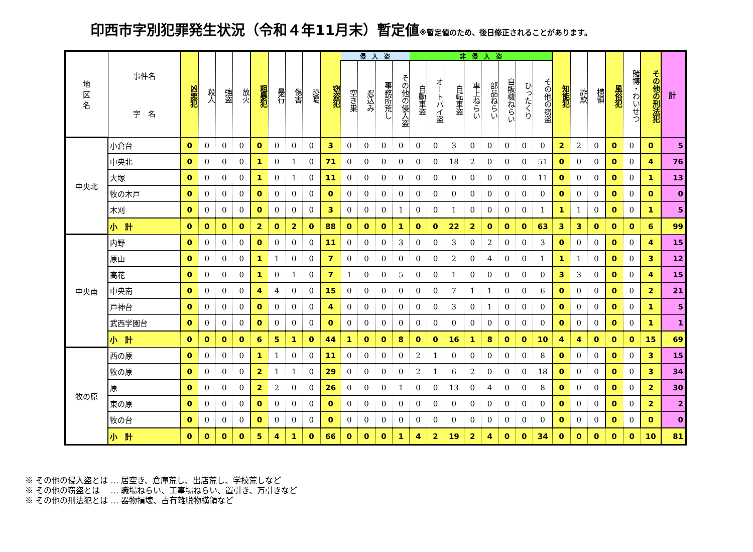印西市字別犯罪発生状況（令和４年11月末）暫定値※暫定値のため、後日修正されることがあります。
| 地 区 名 | 事件名 字 名 | 凶悪犯 | 殺人 | 強盗 | 放火 | 粗暴犯 | 暴行 | 傷害 | 恐喝 | 窃盗犯 | 侵 入 盗 | | | | 非 侵 入 盗 | | | | | | | | 知能犯 | 詐欺 | 横領 | 風俗犯 | 賭博・わいせつ | その他の刑法犯 | 計 |
| --- | --- | --- | --- | --- | --- | --- | --- | --- | --- | --- | --- | --- | --- | --- | --- | --- | --- | --- | --- | --- | --- | --- | --- | --- | --- | --- | --- | --- | --- |
| | | | | | | | | | | | 空き巣 | 忍込み | 事務所荒し | その他の侵入盗 | 自動車盗 | オートバイ盗 | 自転車盗 | 車上ねらい | 部品ねらい | 自販機ねらい | ひったくり | その他の窃盗 | | | | | | | |
| 中央北 | 小倉台 | 0 | 0 | 0 | 0 | 0 | 0 | 0 | 0 | 3 | 0 | 0 | 0 | 0 | 0 | 0 | 3 | 0 | 0 | 0 | 0 | 0 | 2 | 2 | 0 | 0 | 0 | 0 | 5 |
| | 中央北 | 0 | 0 | 0 | 0 | 1 | 0 | 1 | 0 | 71 | 0 | 0 | 0 | 0 | 0 | 0 | 18 | 2 | 0 | 0 | 0 | 51 | 0 | 0 | 0 | 0 | 0 | 4 | 76 |
| | 大塚 | 0 | 0 | 0 | 0 | 1 | 0 | 1 | 0 | 11 | 0 | 0 | 0 | 0 | 0 | 0 | 0 | 0 | 0 | 0 | 0 | 11 | 0 | 0 | 0 | 0 | 0 | 1 | 13 |
| | 牧の木戸 | 0 | 0 | 0 | 0 | 0 | 0 | 0 | 0 | 0 | 0 | 0 | 0 | 0 | 0 | 0 | 0 | 0 | 0 | 0 | 0 | 0 | 0 | 0 | 0 | 0 | 0 | 0 | 0 |
| | 木刈 | 0 | 0 | 0 | 0 | 0 | 0 | 0 | 0 | 3 | 0 | 0 | 0 | 1 | 0 | 0 | 1 | 0 | 0 | 0 | 0 | 1 | 1 | 1 | 0 | 0 | 0 | 1 | 5 |
| | 小 計 | 0 | 0 | 0 | 0 | 2 | 0 | 2 | 0 | 88 | 0 | 0 | 0 | 1 | 0 | 0 | 22 | 2 | 0 | 0 | 0 | 63 | 3 | 3 | 0 | 0 | 0 | 6 | 99 |
| 中央南 | 内野 | 0 | 0 | 0 | 0 | 0 | 0 | 0 | 0 | 11 | 0 | 0 | 0 | 3 | 0 | 0 | 3 | 0 | 2 | 0 | 0 | 3 | 0 | 0 | 0 | 0 | 0 | 4 | 15 |
| | 原山 | 0 | 0 | 0 | 0 | 1 | 1 | 0 | 0 | 7 | 0 | 0 | 0 | 0 | 0 | 0 | 2 | 0 | 4 | 0 | 0 | 1 | 1 | 1 | 0 | 0 | 0 | 3 | 12 |
| | 高花 | 0 | 0 | 0 | 0 | 1 | 0 | 1 | 0 | 7 | 1 | 0 | 0 | 5 | 0 | 0 | 1 | 0 | 0 | 0 | 0 | 0 | 3 | 3 | 0 | 0 | 0 | 4 | 15 |
| | 中央南 | 0 | 0 | 0 | 0 | 4 | 4 | 0 | 0 | 15 | 0 | 0 | 0 | 0 | 0 | 0 | 7 | 1 | 1 | 0 | 0 | 6 | 0 | 0 | 0 | 0 | 0 | 2 | 21 |
| | 戸神台 | 0 | 0 | 0 | 0 | 0 | 0 | 0 | 0 | 4 | 0 | 0 | 0 | 0 | 0 | 0 | 3 | 0 | 1 | 0 | 0 | 0 | 0 | 0 | 0 | 0 | 0 | 1 | 5 |
| | 武西学園台 | 0 | 0 | 0 | 0 | 0 | 0 | 0 | 0 | 0 | 0 | 0 | 0 | 0 | 0 | 0 | 0 | 0 | 0 | 0 | 0 | 0 | 0 | 0 | 0 | 0 | 0 | 1 | 1 |
| | 小 計 | 0 | 0 | 0 | 0 | 6 | 5 | 1 | 0 | 44 | 1 | 0 | 0 | 8 | 0 | 0 | 16 | 1 | 8 | 0 | 0 | 10 | 4 | 4 | 0 | 0 | 0 | 15 | 69 |
| 牧の原 | 西の原 | 0 | 0 | 0 | 0 | 1 | 1 | 0 | 0 | 11 | 0 | 0 | 0 | 0 | 2 | 1 | 0 | 0 | 0 | 0 | 0 | 8 | 0 | 0 | 0 | 0 | 0 | 3 | 15 |
| | 牧の原 | 0 | 0 | 0 | 0 | 2 | 1 | 1 | 0 | 29 | 0 | 0 | 0 | 0 | 2 | 1 | 6 | 2 | 0 | 0 | 0 | 18 | 0 | 0 | 0 | 0 | 0 | 3 | 34 |
| | 原 | 0 | 0 | 0 | 0 | 2 | 2 | 0 | 0 | 26 | 0 | 0 | 0 | 1 | 0 | 0 | 13 | 0 | 4 | 0 | 0 | 8 | 0 | 0 | 0 | 0 | 0 | 2 | 30 |
| | 東の原 | 0 | 0 | 0 | 0 | 0 | 0 | 0 | 0 | 0 | 0 | 0 | 0 | 0 | 0 | 0 | 0 | 0 | 0 | 0 | 0 | 0 | 0 | 0 | 0 | 0 | 0 | 2 | 2 |
| | 牧の台 | 0 | 0 | 0 | 0 | 0 | 0 | 0 | 0 | 0 | 0 | 0 | 0 | 0 | 0 | 0 | 0 | 0 | 0 | 0 | 0 | 0 | 0 | 0 | 0 | 0 | 0 | 0 | 0 |
| | 小 計 | 0 | 0 | 0 | 0 | 5 | 4 | 1 | 0 | 66 | 0 | 0 | 0 | 1 | 4 | 2 | 19 | 2 | 4 | 0 | 0 | 34 | 0 | 0 | 0 | 0 | 0 | 10 | 81 |
※ その他の侵入盗とは … 居空き、倉庫荒し、出店荒し、学校荒しなど
※ その他の窃盗とは　 … 職場ねらい、工事場ねらい、置引き、万引きなど
※ その他の刑法犯とは … 器物損壊、占有離脱物横領など